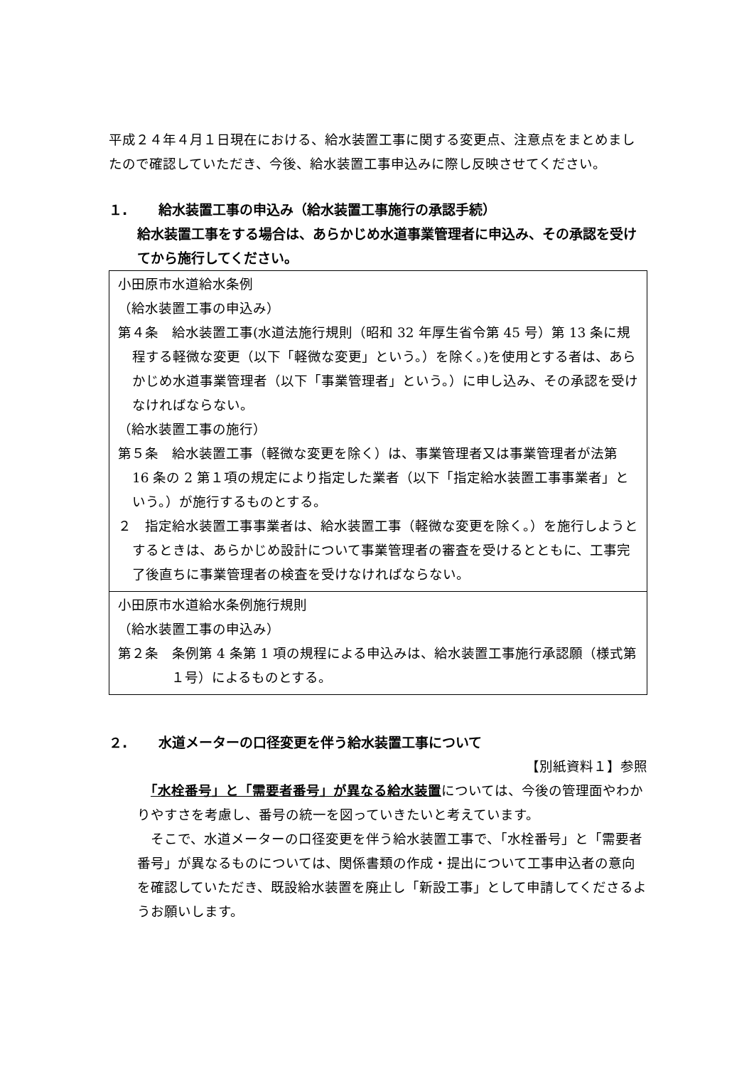平成２４年４月１日現在における、給水装置工事に関する変更点、注意点をまとめましたので確認していただき、今後、給水装置工事申込みに際し反映させてください。
１. 給水装置工事の申込み（給水装置工事施行の承認手続）
給水装置工事をする場合は、あらかじめ水道事業管理者に申込み、その承認を受けてから施行してください。
小田原市水道給水条例
（給水装置工事の申込み）
第４条　給水装置工事(水道法施行規則（昭和 32 年厚生省令第 45 号）第 13 条に規程する軽微な変更（以下「軽微な変更」という。）を除く。)を使用とする者は、あらかじめ水道事業管理者（以下「事業管理者」という。）に申し込み、その承認を受けなければならない。
（給水装置工事の施行）
第５条　給水装置工事（軽微な変更を除く）は、事業管理者又は事業管理者が法第 16 条の 2 第１項の規定により指定した業者（以下「指定給水装置工事事業者」という。）が施行するものとする。
２　指定給水装置工事事業者は、給水装置工事（軽微な変更を除く。）を施行しようとするときは、あらかじめ設計について事業管理者の審査を受けるとともに、工事完了後直ちに事業管理者の検査を受けなければならない。
小田原市水道給水条例施行規則
（給水装置工事の申込み）
第２条　条例第 4 条第 1 項の規程による申込みは、給水装置工事施行承認願（様式第１号）によるものとする。
２. 水道メーターの口径変更を伴う給水装置工事について
【別紙資料１】参照
　「水栓番号」と「需要者番号」が異なる給水装置については、今後の管理面やわかりやすさを考慮し、番号の統一を図っていきたいと考えています。
　そこで、水道メーターの口径変更を伴う給水装置工事で、「水栓番号」と「需要者番号」が異なるものについては、関係書類の作成・提出について工事申込者の意向を確認していただき、既設給水装置を廃止し「新設工事」として申請してくださるようお願いします。